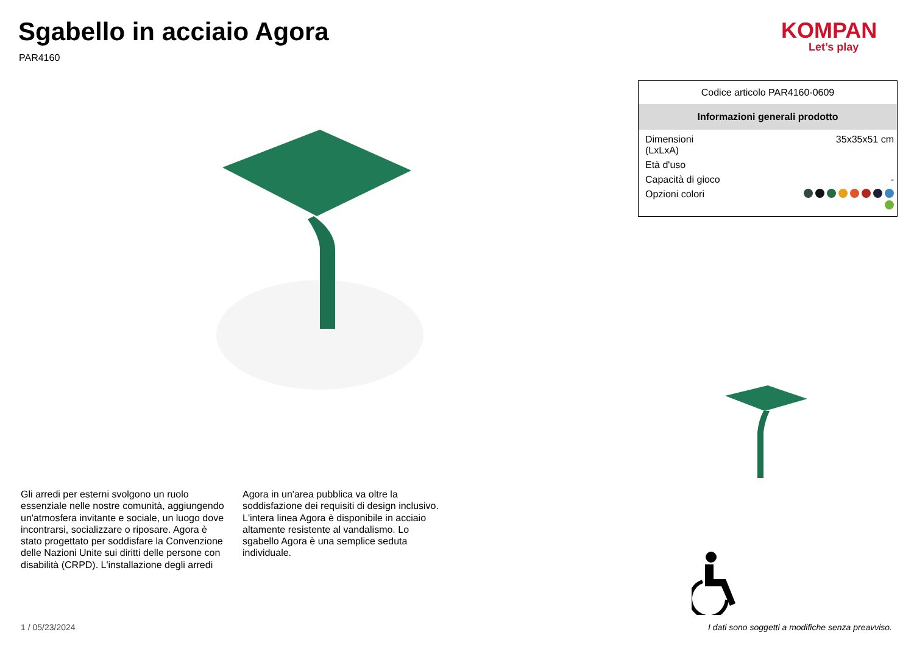Sgabello in acciaio Agora
PAR4160
KOMPAN
Let’s play
Codice articolo PAR4160-0609
Informazioni generali prodotto
| Dimensioni (LxLxA) | 35x35x51 cm |
| Età d'uso | |
| Capacità di gioco | - |
| Opzioni colori | |
Gli arredi per esterni svolgono un ruolo essenziale nelle nostre comunità, aggiungendo un'atmosfera invitante e sociale, un luogo dove incontrarsi, socializzare o riposare. Agora è stato progettato per soddisfare la Convenzione delle Nazioni Unite sui diritti delle persone con disabilità (CRPD). L'installazione degli arredi Agora in un'area pubblica va oltre la soddisfazione dei requisiti di design inclusivo. L'intera linea Agora è disponibile in acciaio altamente resistente al vandalismo. Lo sgabello Agora è una semplice seduta individuale.
1 / 05/23/2024
I dati sono soggetti a modifiche senza preavviso.